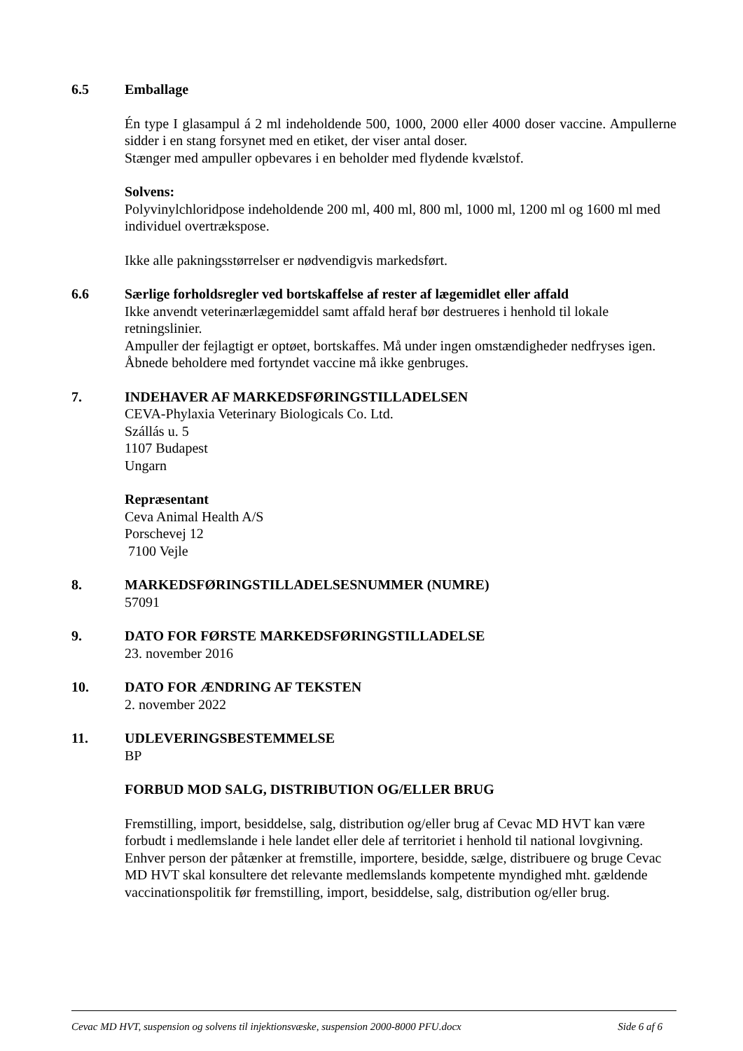6.5 Emballage
Én type I glasampul á 2 ml indeholdende 500, 1000, 2000 eller 4000 doser vaccine. Ampullerne sidder i en stang forsynet med en etiket, der viser antal doser.
Stænger med ampuller opbevares i en beholder med flydende kvælstof.
Solvens:
Polyvinylchloridpose indeholdende 200 ml, 400 ml, 800 ml, 1000 ml, 1200 ml og 1600 ml med individuel overtrækspose.
Ikke alle pakningsstørrelser er nødvendigvis markedsført.
6.6 Særlige forholdsregler ved bortskaffelse af rester af lægemidlet eller affald
Ikke anvendt veterinærlægemiddel samt affald heraf bør destrueres i henhold til lokale retningslinier.
Ampuller der fejlagtigt er optøet, bortskaffes. Må under ingen omstændigheder nedfryses igen.
Åbnede beholdere med fortyndet vaccine må ikke genbruges.
7. INDEHAVER AF MARKEDSFØRINGSTILLADELSEN
CEVA-Phylaxia Veterinary Biologicals Co. Ltd.
Szállás u. 5
1107 Budapest
Ungarn
Repræsentant
Ceva Animal Health A/S
Porschevej 12
7100 Vejle
8. MARKEDSFØRINGSTILLADELSESNUMMER (NUMRE)
57091
9. DATO FOR FØRSTE MARKEDSFØRINGSTILLADELSE
23. november 2016
10. DATO FOR ÆNDRING AF TEKSTEN
2. november 2022
11. UDLEVERINGSBESTEMMELSE
BP
FORBUD MOD SALG, DISTRIBUTION OG/ELLER BRUG
Fremstilling, import, besiddelse, salg, distribution og/eller brug af Cevac MD HVT kan være forbudt i medlemslande i hele landet eller dele af territoriet i henhold til national lovgivning. Enhver person der påtænker at fremstille, importere, besidde, sælge, distribuere og bruge Cevac MD HVT skal konsultere det relevante medlemslands kompetente myndighed mht. gældende vaccinationspolitik før fremstilling, import, besiddelse, salg, distribution og/eller brug.
Cevac MD HVT, suspension og solvens til injektionsvæske, suspension 2000-8000 PFU.docx Side 6 af 6